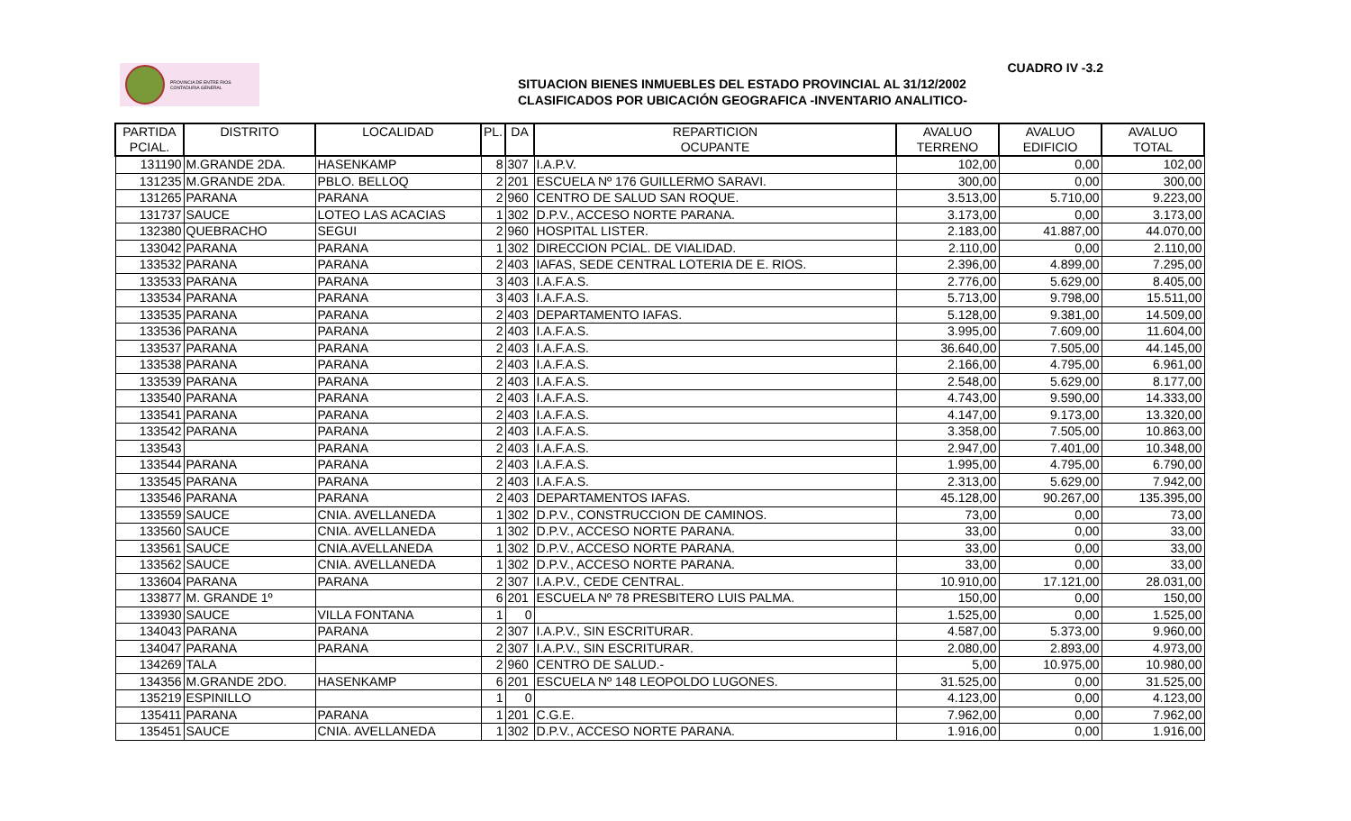PROVINCIA DE ENTRE RIOS
CONTADURIA GENERAL
CUADRO IV -3.2
SITUACION BIENES INMUEBLES DEL ESTADO PROVINCIAL AL 31/12/2002
CLASIFICADOS POR UBICACIÓN GEOGRAFICA -INVENTARIO ANALITICO-
| PARTIDA PCIAL. | DISTRITO | LOCALIDAD | PL. | DA | REPARTICION OCUPANTE | AVALUO TERRENO | AVALUO EDIFICIO | AVALUO TOTAL |
| --- | --- | --- | --- | --- | --- | --- | --- | --- |
| 131190 | M.GRANDE 2DA. | HASENKAMP | 8 | 307 | I.A.P.V. | 102,00 | 0,00 | 102,00 |
| 131235 | M.GRANDE 2DA. | PBLO. BELLOQ | 2 | 201 | ESCUELA Nº 176 GUILLERMO SARAVI. | 300,00 | 0,00 | 300,00 |
| 131265 | PARANA | PARANA | 2 | 960 | CENTRO DE SALUD SAN ROQUE. | 3.513,00 | 5.710,00 | 9.223,00 |
| 131737 | SAUCE | LOTEO LAS ACACIAS | 1 | 302 | D.P.V., ACCESO NORTE PARANA. | 3.173,00 | 0,00 | 3.173,00 |
| 132380 | QUEBRACHO | SEGUI | 2 | 960 | HOSPITAL LISTER. | 2.183,00 | 41.887,00 | 44.070,00 |
| 133042 | PARANA | PARANA | 1 | 302 | DIRECCION PCIAL. DE VIALIDAD. | 2.110,00 | 0,00 | 2.110,00 |
| 133532 | PARANA | PARANA | 2 | 403 | IAFAS, SEDE CENTRAL LOTERIA DE E. RIOS. | 2.396,00 | 4.899,00 | 7.295,00 |
| 133533 | PARANA | PARANA | 3 | 403 | I.A.F.A.S. | 2.776,00 | 5.629,00 | 8.405,00 |
| 133534 | PARANA | PARANA | 3 | 403 | I.A.F.A.S. | 5.713,00 | 9.798,00 | 15.511,00 |
| 133535 | PARANA | PARANA | 2 | 403 | DEPARTAMENTO IAFAS. | 5.128,00 | 9.381,00 | 14.509,00 |
| 133536 | PARANA | PARANA | 2 | 403 | I.A.F.A.S. | 3.995,00 | 7.609,00 | 11.604,00 |
| 133537 | PARANA | PARANA | 2 | 403 | I.A.F.A.S. | 36.640,00 | 7.505,00 | 44.145,00 |
| 133538 | PARANA | PARANA | 2 | 403 | I.A.F.A.S. | 2.166,00 | 4.795,00 | 6.961,00 |
| 133539 | PARANA | PARANA | 2 | 403 | I.A.F.A.S. | 2.548,00 | 5.629,00 | 8.177,00 |
| 133540 | PARANA | PARANA | 2 | 403 | I.A.F.A.S. | 4.743,00 | 9.590,00 | 14.333,00 |
| 133541 | PARANA | PARANA | 2 | 403 | I.A.F.A.S. | 4.147,00 | 9.173,00 | 13.320,00 |
| 133542 | PARANA | PARANA | 2 | 403 | I.A.F.A.S. | 3.358,00 | 7.505,00 | 10.863,00 |
| 133543 | | PARANA | 2 | 403 | I.A.F.A.S. | 2.947,00 | 7.401,00 | 10.348,00 |
| 133544 | PARANA | PARANA | 2 | 403 | I.A.F.A.S. | 1.995,00 | 4.795,00 | 6.790,00 |
| 133545 | PARANA | PARANA | 2 | 403 | I.A.F.A.S. | 2.313,00 | 5.629,00 | 7.942,00 |
| 133546 | PARANA | PARANA | 2 | 403 | DEPARTAMENTOS IAFAS. | 45.128,00 | 90.267,00 | 135.395,00 |
| 133559 | SAUCE | CNIA. AVELLANEDA | 1 | 302 | D.P.V., CONSTRUCCION DE CAMINOS. | 73,00 | 0,00 | 73,00 |
| 133560 | SAUCE | CNIA. AVELLANEDA | 1 | 302 | D.P.V., ACCESO NORTE PARANA. | 33,00 | 0,00 | 33,00 |
| 133561 | SAUCE | CNIA.AVELLANEDA | 1 | 302 | D.P.V., ACCESO NORTE PARANA. | 33,00 | 0,00 | 33,00 |
| 133562 | SAUCE | CNIA. AVELLANEDA | 1 | 302 | D.P.V., ACCESO NORTE PARANA. | 33,00 | 0,00 | 33,00 |
| 133604 | PARANA | PARANA | 2 | 307 | I.A.P.V., CEDE CENTRAL. | 10.910,00 | 17.121,00 | 28.031,00 |
| 133877 | M. GRANDE 1º | | 6 | 201 | ESCUELA Nº 78 PRESBITERO LUIS PALMA. | 150,00 | 0,00 | 150,00 |
| 133930 | SAUCE | VILLA FONTANA | 1 | 0 | | 1.525,00 | 0,00 | 1.525,00 |
| 134043 | PARANA | PARANA | 2 | 307 | I.A.P.V., SIN ESCRITURAR. | 4.587,00 | 5.373,00 | 9.960,00 |
| 134047 | PARANA | PARANA | 2 | 307 | I.A.P.V., SIN ESCRITURAR. | 2.080,00 | 2.893,00 | 4.973,00 |
| 134269 | TALA | | 2 | 960 | CENTRO DE SALUD.- | 5,00 | 10.975,00 | 10.980,00 |
| 134356 | M.GRANDE 2DO. | HASENKAMP | 6 | 201 | ESCUELA Nº 148 LEOPOLDO LUGONES. | 31.525,00 | 0,00 | 31.525,00 |
| 135219 | ESPINILLO | | 1 | 0 | | 4.123,00 | 0,00 | 4.123,00 |
| 135411 | PARANA | PARANA | 1 | 201 | C.G.E. | 7.962,00 | 0,00 | 7.962,00 |
| 135451 | SAUCE | CNIA. AVELLANEDA | 1 | 302 | D.P.V., ACCESO NORTE PARANA. | 1.916,00 | 0,00 | 1.916,00 |